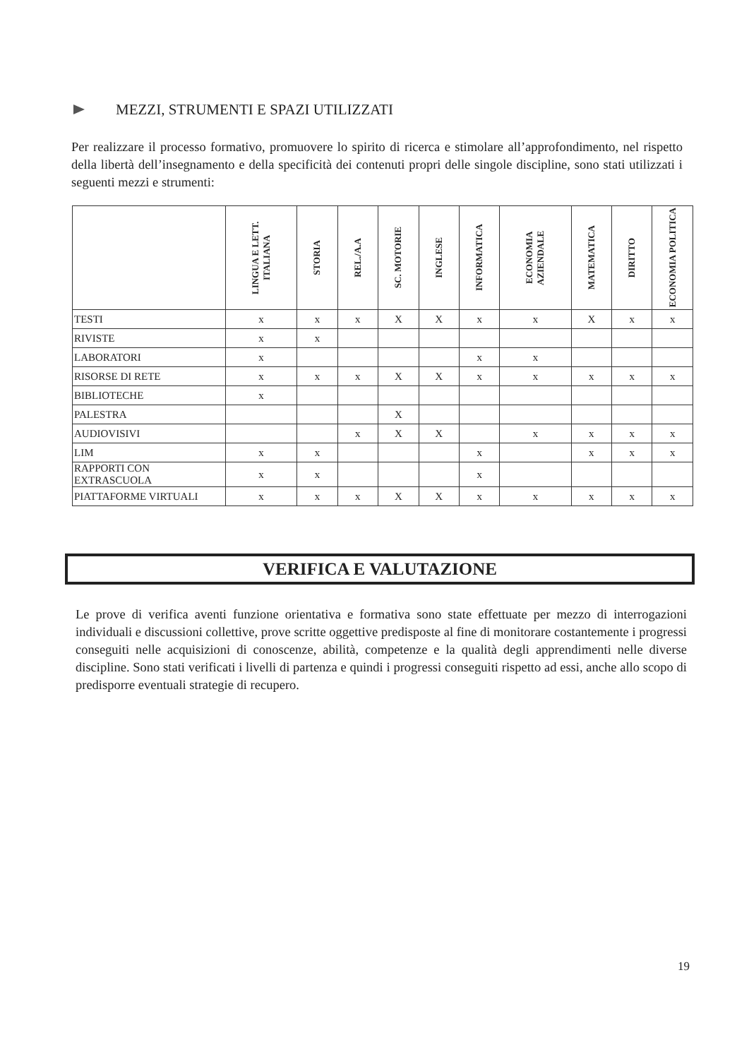MEZZI, STRUMENTI E SPAZI UTILIZZATI
Per realizzare il processo formativo, promuovere lo spirito di ricerca e stimolare all’approfondimento, nel rispetto della libertà dell’insegnamento e della specificità dei contenuti propri delle singole discipline, sono stati utilizzati i seguenti mezzi e strumenti:
| | LINGUA E LETT. ITALIANA | STORIA | REL./A.A | SC. MOTORIE | INGLESE | INFORMATICA | ECONOMIA AZIENDALE | MATEMATICA | DIRITTO | ECONOMIA POLITICA |
| --- | --- | --- | --- | --- | --- | --- | --- | --- | --- | --- |
| TESTI | x | x | x | X | X | x | x | X | x | x |
| RIVISTE | x | x | | | | | | | | |
| LABORATORI | x | | | | | x | x | | | |
| RISORSE DI RETE | x | x | x | X | X | x | x | x | x | x |
| BIBLIOTECHE | x | | | | | | | | | |
| PALESTRA | | | | X | | | | | | |
| AUDIOVISIVI | | | x | X | X | | x | x | x | x |
| LIM | x | x | | | | x | | x | x | x |
| RAPPORTI CON EXTRASCUOLA | x | x | | | | x | | | | |
| PIATTAFORME VIRTUALI | x | x | x | X | X | x | x | x | x | x |
VERIFICA E VALUTAZIONE
Le prove di verifica aventi funzione orientativa e formativa sono state effettuate per mezzo di interrogazioni individuali e discussioni collettive, prove scritte oggettive predisposte al fine di monitorare costantemente i progressi conseguiti nelle acquisizioni di conoscenze, abilità, competenze e la qualità degli apprendimenti nelle diverse discipline. Sono stati verificati i livelli di partenza e quindi i progressi conseguiti rispetto ad essi, anche allo scopo di predisporre eventuali strategie di recupero.
19